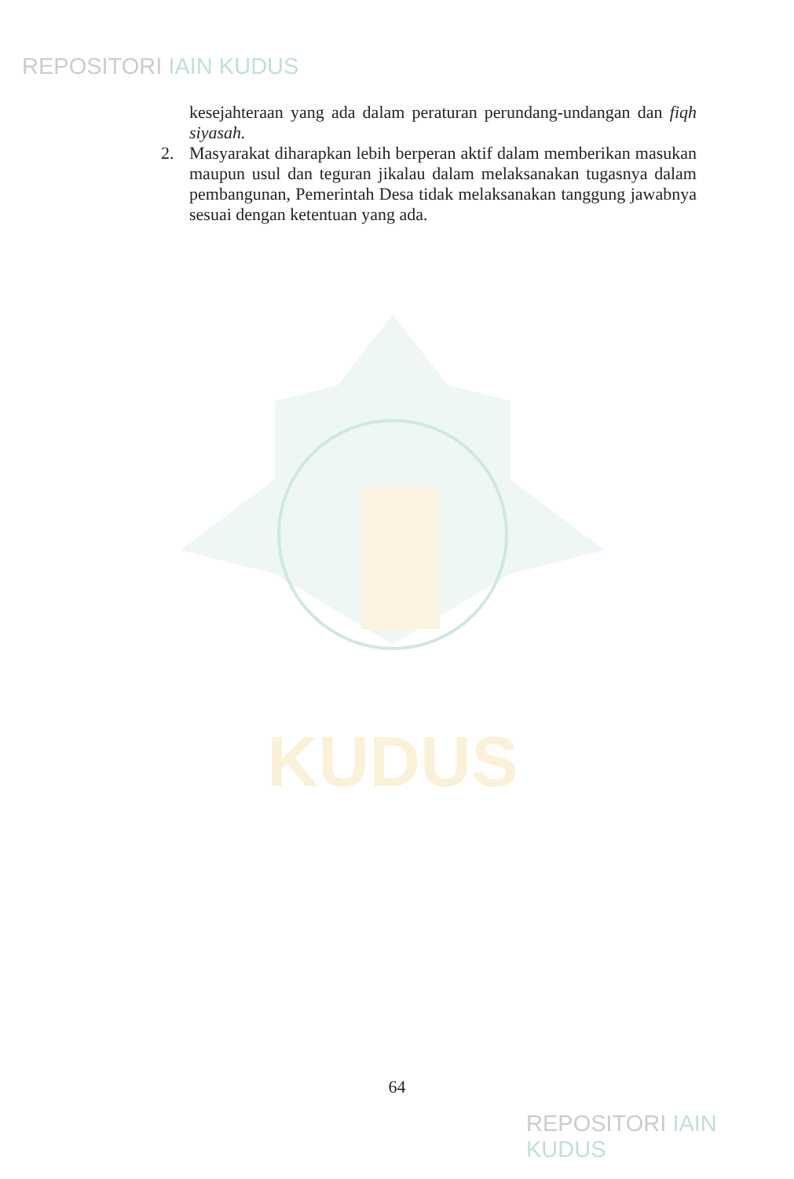REPOSITORI IAIN KUDUS
KUDUS
kesejahteraan yang ada dalam peraturan perundang-undangan dan fiqh siyasah.
2. Masyarakat diharapkan lebih berperan aktif dalam memberikan masukan maupun usul dan teguran jikalau dalam melaksanakan tugasnya dalam pembangunan, Pemerintah Desa tidak melaksanakan tanggung jawabnya sesuai dengan ketentuan yang ada.
64
REPOSITORI IAIN KUDUS